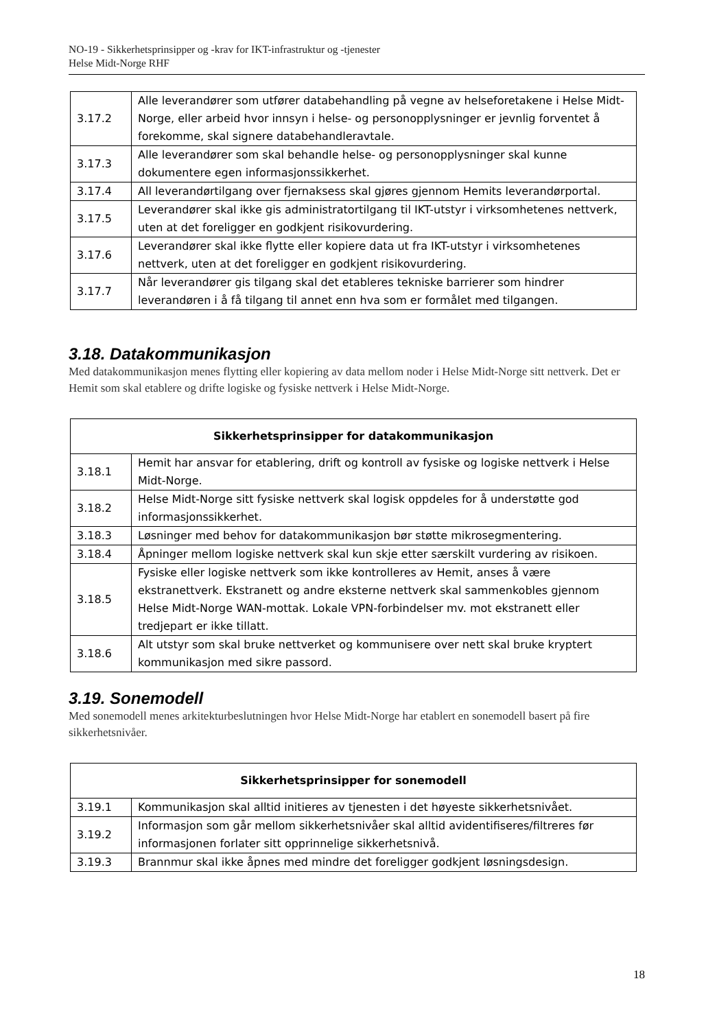NO-19 - Sikkerhetsprinsipper og -krav for IKT-infrastruktur og -tjenester
Helse Midt-Norge RHF
| 3.17.2 | Alle leverandører som utfører databehandling på vegne av helseforetakene i Helse Midt-Norge, eller arbeid hvor innsyn i helse- og personopplysninger er jevnlig forventet å forekomme, skal signere databehandleravtale. |
| 3.17.3 | Alle leverandører som skal behandle helse- og personopplysninger skal kunne dokumentere egen informasjonssikkerhet. |
| 3.17.4 | All leverandørtilgang over fjernaksess skal gjøres gjennom Hemits leverandørportal. |
| 3.17.5 | Leverandører skal ikke gis administratortilgang til IKT-utstyr i virksomhetenes nettverk, uten at det foreligger en godkjent risikovurdering. |
| 3.17.6 | Leverandører skal ikke flytte eller kopiere data ut fra IKT-utstyr i virksomhetenes nettverk, uten at det foreligger en godkjent risikovurdering. |
| 3.17.7 | Når leverandører gis tilgang skal det etableres tekniske barrierer som hindrer leverandøren i å få tilgang til annet enn hva som er formålet med tilgangen. |
3.18. Datakommunikasjon
Med datakommunikasjon menes flytting eller kopiering av data mellom noder i Helse Midt-Norge sitt nettverk. Det er Hemit som skal etablere og drifte logiske og fysiske nettverk i Helse Midt-Norge.
| Sikkerhetsprinsipper for datakommunikasjon | |
| --- | --- |
| 3.18.1 | Hemit har ansvar for etablering, drift og kontroll av fysiske og logiske nettverk i Helse Midt-Norge. |
| 3.18.2 | Helse Midt-Norge sitt fysiske nettverk skal logisk oppdeles for å understøtte god informasjonssikkerhet. |
| 3.18.3 | Løsninger med behov for datakommunikasjon bør støtte mikrosegmentering. |
| 3.18.4 | Åpninger mellom logiske nettverk skal kun skje etter særskilt vurdering av risikoen. |
| 3.18.5 | Fysiske eller logiske nettverk som ikke kontrolleres av Hemit, anses å være ekstranettverk. Ekstranett og andre eksterne nettverk skal sammenkobles gjennom Helse Midt-Norge WAN-mottak. Lokale VPN-forbindelser mv. mot ekstranett eller tredjepart er ikke tillatt. |
| 3.18.6 | Alt utstyr som skal bruke nettverket og kommunisere over nett skal bruke kryptert kommunikasjon med sikre passord. |
3.19. Sonemodell
Med sonemodell menes arkitekturbeslutningen hvor Helse Midt-Norge har etablert en sonemodell basert på fire sikkerhetsnivåer.
| Sikkerhetsprinsipper for sonemodell | |
| --- | --- |
| 3.19.1 | Kommunikasjon skal alltid initieres av tjenesten i det høyeste sikkerhetsnivået. |
| 3.19.2 | Informasjon som går mellom sikkerhetsnivåer skal alltid avidentifiseres/filtreres før informasjonen forlater sitt opprinnelige sikkerhetsnivå. |
| 3.19.3 | Brannmur skal ikke åpnes med mindre det foreligger godkjent løsningsdesign. |
18